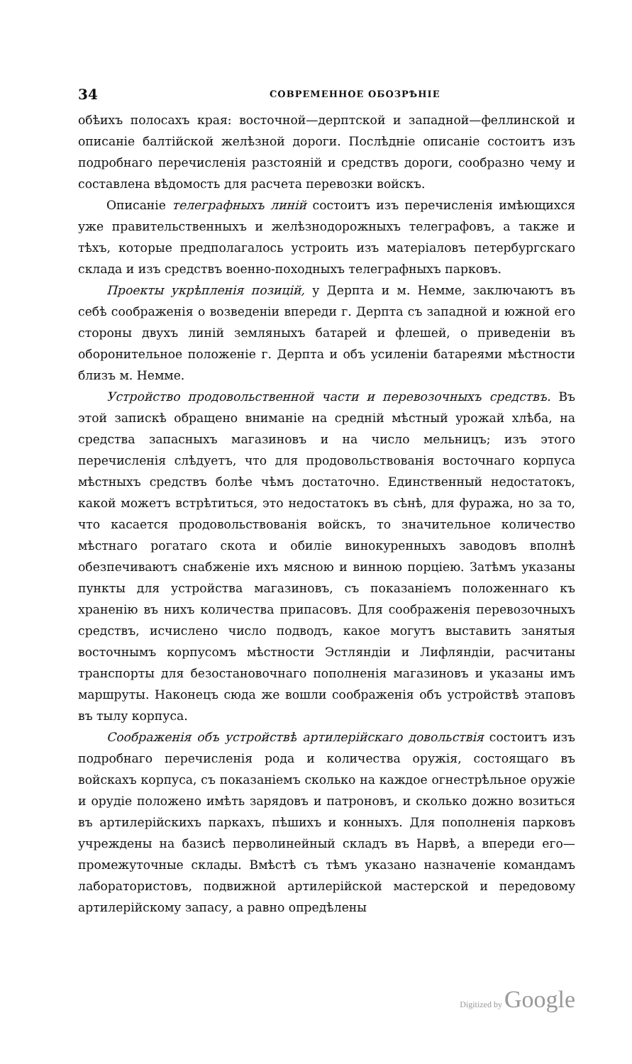34 СОВРЕМЕННОЕ ОБОЗРѢНІЕ
обѣихъ полосахъ края: восточной—дерптской и западной—феллинской и описаніе балтійской желѣзной дороги. Послѣдніе описаніе состоитъ изъ подробнаго перечисленія разстояній и средствъ дороги, сообразно чему и составлена вѣдомость для расчета перевозки войскъ.
Описаніе телеграфныхъ линій состоитъ изъ перечисленія имѣющихся уже правительственныхъ и желѣзнодорожныхъ телеграфовъ, а также и тѣхъ, которые предполагалось устроить изъ матеріаловъ петербургскаго склада и изъ средствъ военно-походныхъ телеграфныхъ парковъ.
Проекты укрѣпленія позицій, у Дерпта и м. Немме, заключаютъ въ себѣ соображенія о возведеніи впереди г. Дерпта съ западной и южной его стороны двухъ линій земляныхъ батарей и флешей, о приведеніи въ оборонительное положеніе г. Дерпта и объ усиленіи батареями мѣстности близъ м. Немме.
Устройство продовольственной части и перевозочныхъ средствъ. Въ этой запискѣ обращено вниманіе на средній мѣстный урожай хлѣба, на средства запасныхъ магазиновъ и на число мельницъ; изъ этого перечисленія слѣдуетъ, что для продовольствованія восточнаго корпуса мѣстныхъ средствъ болѣе чѣмъ достаточно. Единственный недостатокъ, какой можетъ встрѣтиться, это недостатокъ въ сѣнѣ, для фуража, но за то, что касается продовольствованія войскъ, то значительное количество мѣстнаго рогатаго скота и обиліе винокуренныхъ заводовъ вполнѣ обезпечиваютъ снабженіе ихъ мясною и винною порціею. Затѣмъ указаны пункты для устройства магазиновъ, съ показаніемъ положеннаго къ храненію въ нихъ количества припасовъ. Для соображенія перевозочныхъ средствъ, исчислено число подводъ, какое могутъ выставить занятыя восточнымъ корпусомъ мѣстности Эстляндіи и Лифляндіи, расчитаны транспорты для безостановочнаго пополненія магазиновъ и указаны имъ маршруты. Наконецъ сюда же вошли соображенія объ устройствѣ этаповъ въ тылу корпуса.
Соображенія объ устройствѣ артилерійскаго довольствія состоитъ изъ подробнаго перечисленія рода и количества оружія, состоящаго въ войскахъ корпуса, съ показаніемъ сколько на каждое огнестрѣльное оружіе и орудіе положено имѣть зарядовъ и патроновъ, и сколько дожно возиться въ артилерійскихъ паркахъ, пѣшихъ и конныхъ. Для пополненія парковъ учреждены на базисѣ перволинейный складъ въ Нарвѣ, а впереди его—промежуточные склады. Вмѣстѣ съ тѣмъ указано назначеніе командамъ лаборатористовъ, подвижной артилерійской мастерской и передовому артилерійскому запасу, а равно опредѣлены
Digitized by Google